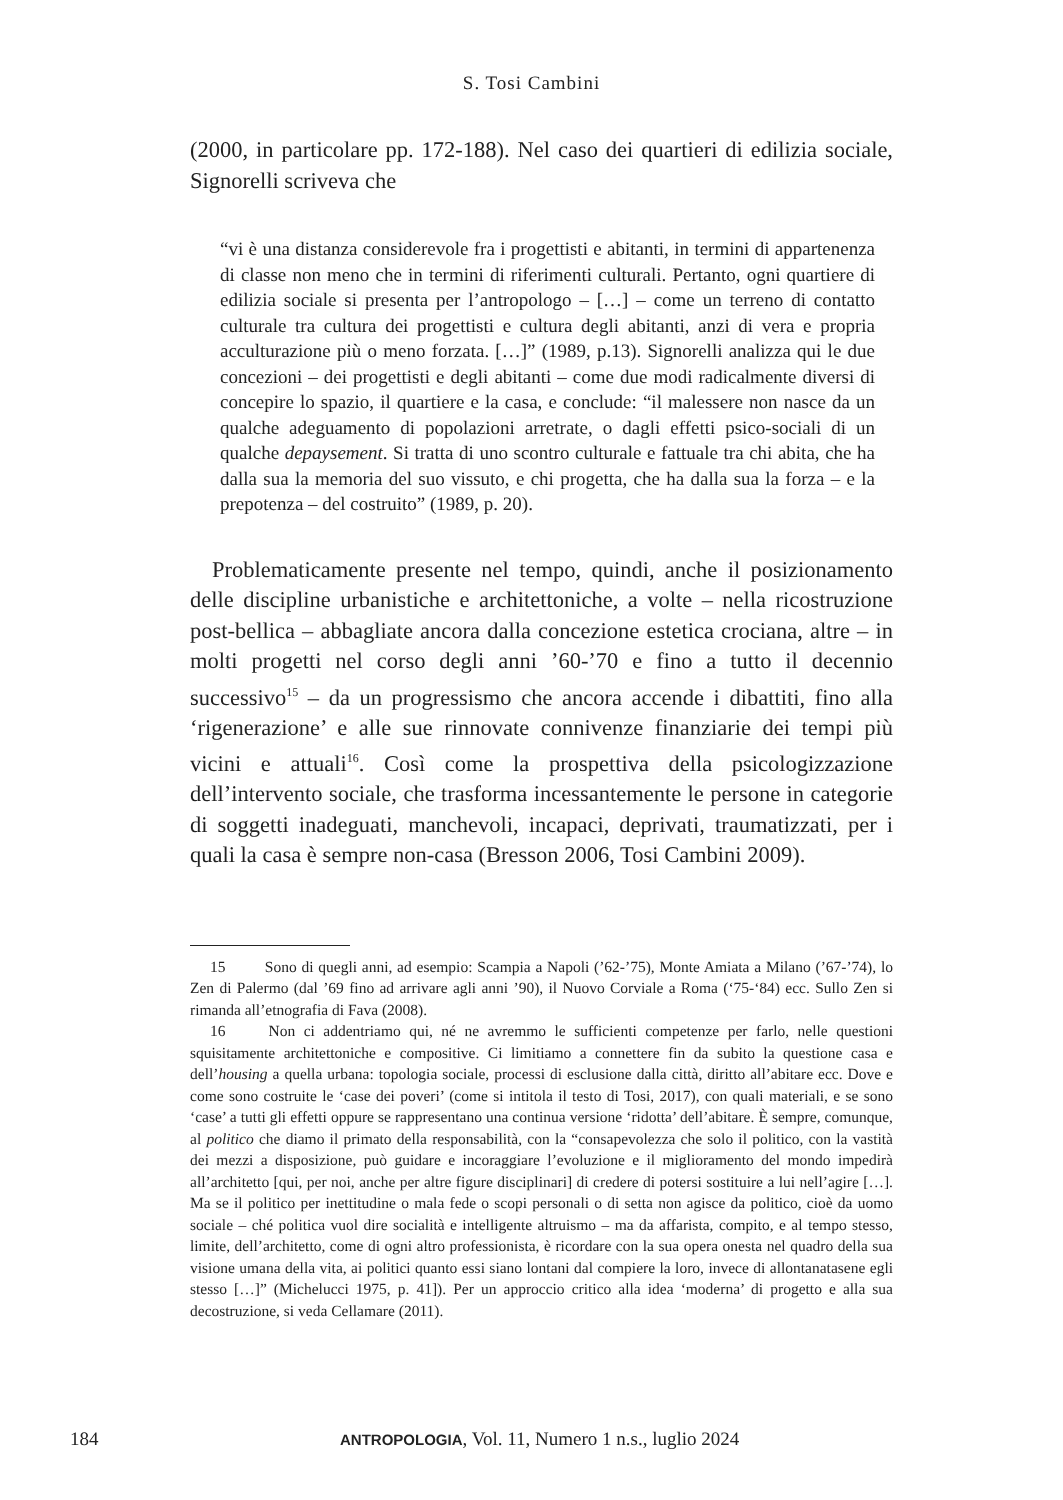S. Tosi Cambini
(2000, in particolare pp. 172-188). Nel caso dei quartieri di edilizia sociale, Signorelli scriveva che
“vi è una distanza considerevole fra i progettisti e abitanti, in termini di appartenenza di classe non meno che in termini di riferimenti culturali. Pertanto, ogni quartiere di edilizia sociale si presenta per l’antropologo – […] – come un terreno di contatto culturale tra cultura dei progettisti e cultura degli abitanti, anzi di vera e propria acculturazione più o meno forzata. […]” (1989, p.13). Signorelli analizza qui le due concezioni – dei progettisti e degli abitanti – come due modi radicalmente diversi di concepire lo spazio, il quartiere e la casa, e conclude: “il malessere non nasce da un qualche adeguamento di popolazioni arretrate, o dagli effetti psico-sociali di un qualche depaysement. Si tratta di uno scontro culturale e fattuale tra chi abita, che ha dalla sua la memoria del suo vissuto, e chi progetta, che ha dalla sua la forza – e la prepotenza – del costruito” (1989, p. 20).
Problematicamente presente nel tempo, quindi, anche il posizionamento delle discipline urbanistiche e architettoniche, a volte – nella ricostruzione post-bellica – abbagliate ancora dalla concezione estetica crociana, altre – in molti progetti nel corso degli anni ’60-’70 e fino a tutto il decennio successivo<sup>15</sup> – da un progressismo che ancora accende i dibattiti, fino alla ‘rigenerazione’ e alle sue rinnovate connivenze finanziarie dei tempi più vicini e attuali<sup>16</sup>. Così come la prospettiva della psicologizzazione dell’intervento sociale, che trasforma incessantemente le persone in categorie di soggetti inadeguati, manchevoli, incapaci, deprivati, traumatizzati, per i quali la casa è sempre non-casa (Bresson 2006, Tosi Cambini 2009).
15 Sono di quegli anni, ad esempio: Scampia a Napoli (’62-’75), Monte Amiata a Milano (’67-’74), lo Zen di Palermo (dal ’69 fino ad arrivare agli anni ’90), il Nuovo Corviale a Roma (‘75-‘84) ecc. Sullo Zen si rimanda all’etnografia di Fava (2008).
16 Non ci addentriamo qui, né ne avremmo le sufficienti competenze per farlo, nelle questioni squisitamente architettoniche e compositive. Ci limitiamo a connettere fin da subito la questione casa e dell’housing a quella urbana: topologia sociale, processi di esclusione dalla città, diritto all’abitare ecc. Dove e come sono costruite le ‘case dei poveri’ (come si intitola il testo di Tosi, 2017), con quali materiali, e se sono ‘case’ a tutti gli effetti oppure se rappresentano una continua versione ‘ridotta’ dell’abitare. È sempre, comunque, al politico che diamo il primato della responsabilità, con la “consapevolezza che solo il politico, con la vastità dei mezzi a disposizione, può guidare e incoraggiare l’evoluzione e il miglioramento del mondo impedirà all’architetto [qui, per noi, anche per altre figure disciplinari] di credere di potersi sostituire a lui nell’agire […]. Ma se il politico per inettitudine o mala fede o scopi personali o di setta non agisce da politico, cioè da uomo sociale – ché politica vuol dire socialità e intelligente altruismo – ma da affarista, compito, e al tempo stesso, limite, dell’architetto, come di ogni altro professionista, è ricordare con la sua opera onesta nel quadro della sua visione umana della vita, ai politici quanto essi siano lontani dal compiere la loro, invece di allontanatasene egli stesso […]” (Michelucci 1975, p. 41]). Per un approccio critico alla idea ‘moderna’ di progetto e alla sua decostruzione, si veda Cellamare (2011).
184 ANTROPOLOGIA, Vol. 11, Numero 1 n.s., luglio 2024